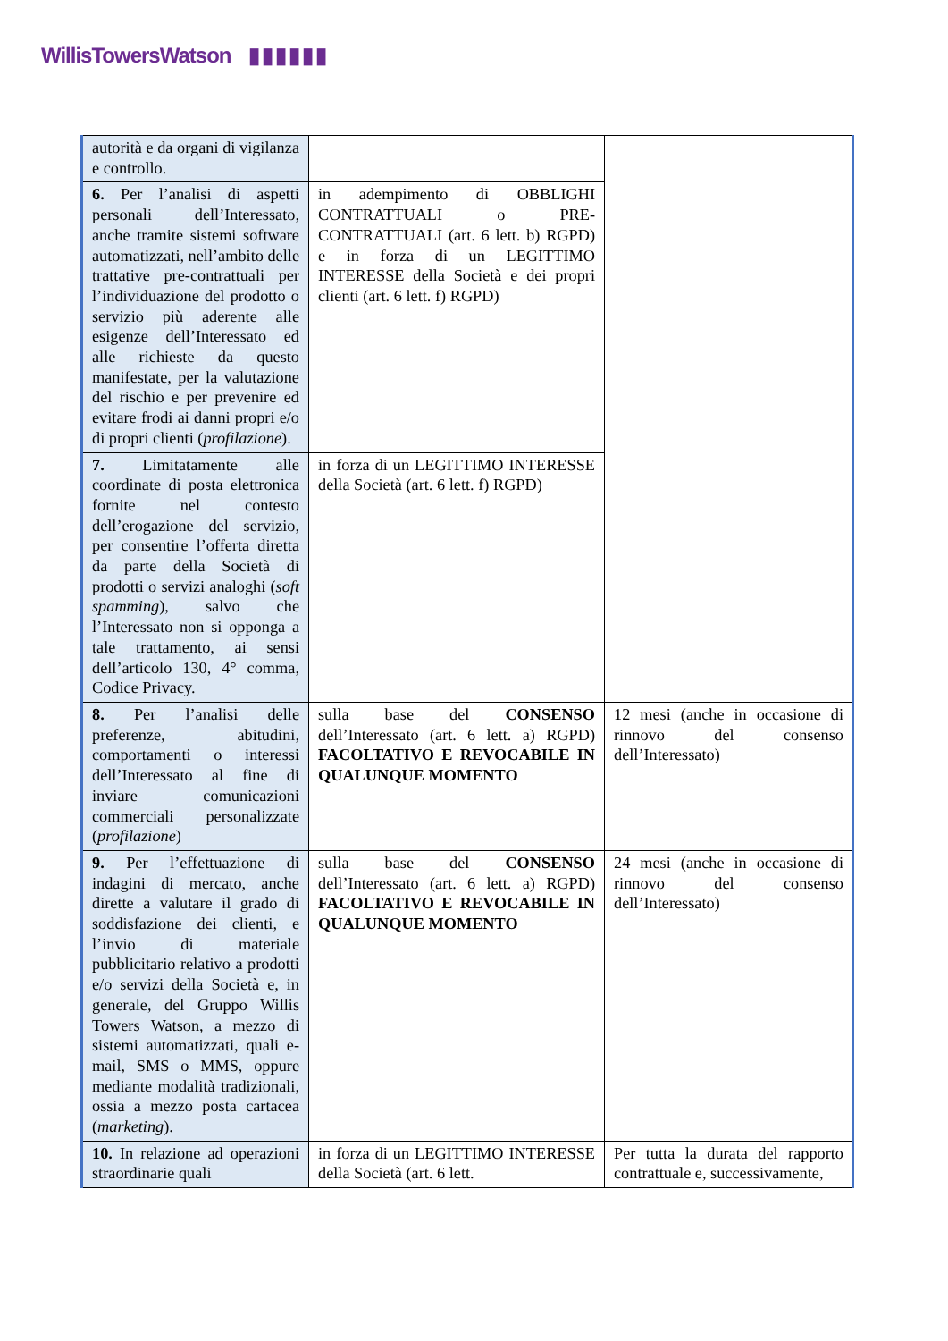WillisTowersWatson ▮▮▮▮▮▮
| autorità e da organi di vigilanza e controllo. | | |
| 6. Per l’analisi di aspetti personali dell’Interessato, anche tramite sistemi software automatizzati, nell’ambito delle trattative pre-contrattuali per l’individuazione del prodotto o servizio più aderente alle esigenze dell’Interessato ed alle richieste da questo manifestate, per la valutazione del rischio e per prevenire ed evitare frodi ai danni propri e/o di propri clienti ( profilazione ). | in adempimento di OBBLIGHI CONTRATTUALI o PRE-CONTRATTUALI (art. 6 lett. b) RGPD) e in forza di un LEGITTIMO INTERESSE della Società e dei propri clienti (art. 6 lett. f) RGPD) | |
| 7. Limitatamente alle coordinate di posta elettronica fornite nel contesto dell’erogazione del servizio, per consentire l’offerta diretta da parte della Società di prodotti o servizi analoghi ( soft spamming ), salvo che l’Interessato non si opponga a tale trattamento, ai sensi dell’articolo 130, 4° comma, Codice Privacy. | in forza di un LEGITTIMO INTERESSE della Società (art. 6 lett. f) RGPD) | |
| 8. Per l’analisi delle preferenze, abitudini, comportamenti o interessi dell’Interessato al fine di inviare comunicazioni commerciali personalizzate ( profilazione ) | sulla base del CONSENSO dell’Interessato (art. 6 lett. a) RGPD) FACOLTATIVO E REVOCABILE IN QUALUNQUE MOMENTO | 12 mesi (anche in occasione di rinnovo del consenso dell’Interessato) |
| 9. Per l’effettuazione di indagini di mercato, anche dirette a valutare il grado di soddisfazione dei clienti, e l’invio di materiale pubblicitario relativo a prodotti e/o servizi della Società e, in generale, del Gruppo Willis Towers Watson, a mezzo di sistemi automatizzati, quali e-mail, SMS o MMS, oppure mediante modalità tradizionali, ossia a mezzo posta cartacea ( marketing ). | sulla base del CONSENSO dell’Interessato (art. 6 lett. a) RGPD) FACOLTATIVO E REVOCABILE IN QUALUNQUE MOMENTO | 24 mesi (anche in occasione di rinnovo del consenso dell’Interessato) |
| 10. In relazione ad operazioni straordinarie quali | in forza di un LEGITTIMO INTERESSE della Società (art. 6 lett. | Per tutta la durata del rapporto contrattuale e, successivamente, |